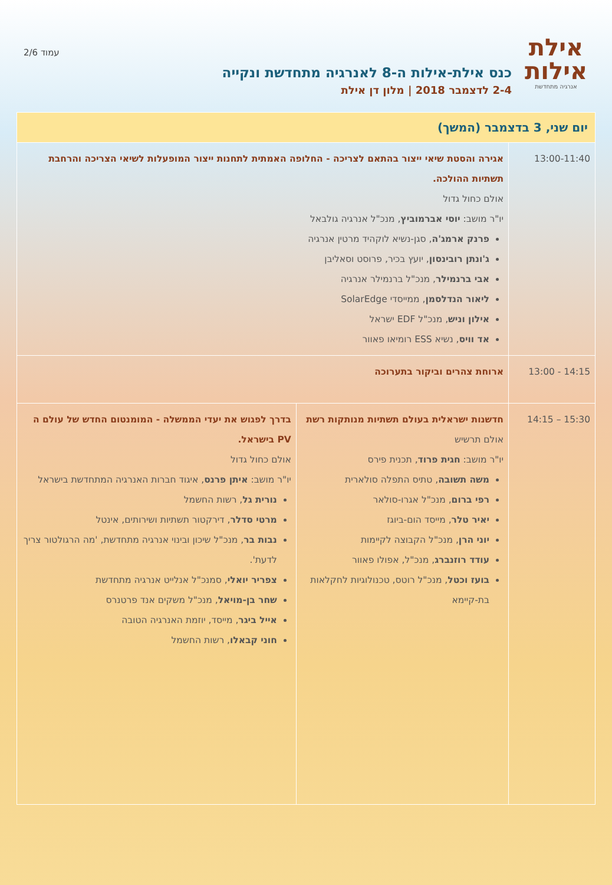אילת
אילות
אנרגיה מתחדשת
כנס אילת-אילות ה-8 לאנרגיה מתחדשת ונקייה
2-4 לדצמבר 2018 | מלון דן אילת
עמוד 2/6
| יום שני, 3 בדצמבר (המשך) | | |
| --- | --- | --- |
| 13:00-11:40 | אגירה והסטת שיאי ייצור בהתאם לצריכה - החלופה האמתית לתחנות ייצור המופעלות לשיאי הצריכה והרחבת תשתיות ההולכה. אולם כחול גדול יו"ר מושב: יוסי אברמוביץ , מנכ"ל אנרגיה גולבאל פרנק ארמג'ה , סגן-נשיא לוקהיד מרטין אנרגיה ג'ונתן רובינסון , יועץ בכיר, פרוסט וסאליבן אבי ברנמילר , מנכ"ל ברנמילר אנרגיה ליאור הנדלסמן , ממייסדי SolarEdge אילון וניש , מנכ"ל EDF ישראל אד וויס , נשיא ESS רומיאו פאוור | |
| 14:15 - 13:00 | ארוחת צהרים וביקור בתערוכה | |
| 15:30 – 14:15 | חדשנות ישראלית בעולם תשתיות מנותקות רשת אולם תרשיש יו"ר מושב: חגית פרוד , תכנית פירס משה תשובה , טתיס התפלה סולארית רפי ברום , מנכ"ל אגרו-סולאר יאיר טלר , מייסד הום-ביוגז יוני הרן , מנכ"ל הקבוצה לקיימות עודד רוזנברג , מנכ"ל, אפולו פאוור בועז וכטל , מנכ"ל רוטס, טכנולוגיות לחקלאות בת-קיימא | בדרך לפגוש את יעדי הממשלה - המומנטום החדש של עולם ה PV בישראל. אולם כחול גדול יו"ר מושב: איתן פרנס , איגוד חברות האנרגיה המתחדשת בישראל נורית גל , רשות החשמל מרטי סדלר , דירקטור תשתיות ושירותים, אינטל נבות בר , מנכ"ל שיכון ובינוי אנרגיה מתחדשת, 'מה הרגולטור צריך לדעת'. צפריר יואלי , סמנכ"ל אנלייט אנרגיה מתחדשת שחר בן-מויאל , מנכ"ל משקים אנד פרטנרס אייל ביגר , מייסד, יוזמת האנרגיה הטובה חוני קבאלו , רשות החשמל |